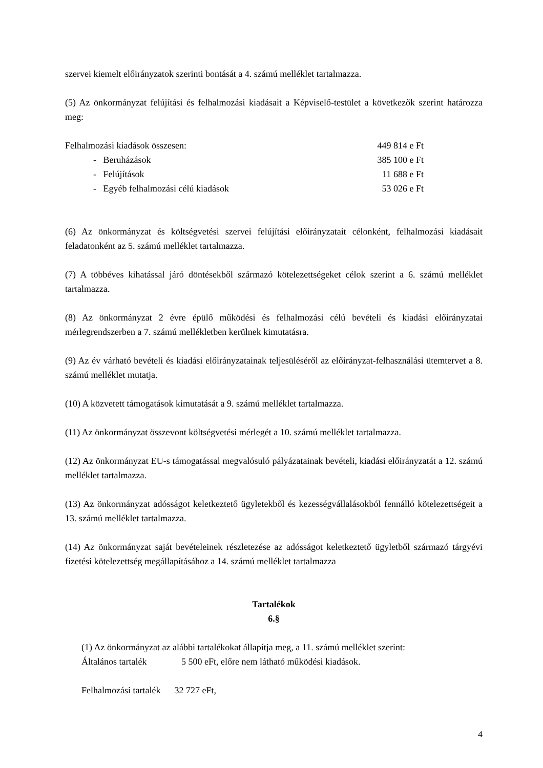szervei kiemelt előirányzatok szerinti bontását a 4. számú melléklet tartalmazza.
(5) Az önkormányzat felújítási és felhalmozási kiadásait a Képviselő-testület a következők szerint határozza meg:
Felhalmozási kiadások összesen: 449 814 e Ft
- Beruházások 385 100 e Ft
- Felújítások 11 688 e Ft
- Egyéb felhalmozási célú kiadások 53 026 e Ft
(6) Az önkormányzat és költségvetési szervei felújítási előirányzatait célonként, felhalmozási kiadásait feladatonként az 5. számú melléklet tartalmazza.
(7) A többéves kihatással járó döntésekből származó kötelezettségeket célok szerint a 6. számú melléklet tartalmazza.
(8) Az önkormányzat 2 évre épülő működési és felhalmozási célú bevételi és kiadási előirányzatai mérlegrendszerben a 7. számú mellékletben kerülnek kimutatásra.
(9) Az év várható bevételi és kiadási előirányzatainak teljesüléséről az előirányzat-felhasználási ütemtervet a 8. számú melléklet mutatja.
(10) A közvetett támogatások kimutatását a 9. számú melléklet tartalmazza.
(11) Az önkormányzat összevont költségvetési mérlegét a 10. számú melléklet tartalmazza.
(12) Az önkormányzat EU-s támogatással megvalósuló pályázatainak bevételi, kiadási előirányzatát a 12. számú melléklet tartalmazza.
(13) Az önkormányzat adósságot keletkeztető ügyletekből és kezességvállalásokból fennálló kötelezettségeit a 13. számú melléklet tartalmazza.
(14) Az önkormányzat saját bevételeinek részletezése az adósságot keletkeztető ügyletből származó tárgyévi fizetési kötelezettség megállapításához a 14. számú melléklet tartalmazza
Tartalékok
6.§
(1) Az önkormányzat az alábbi tartalékokat állapítja meg, a 11. számú melléklet szerint:
Általános tartalék 5 500 eFt, előre nem látható működési kiadások.
Felhalmozási tartalék 32 727 eFt,
4